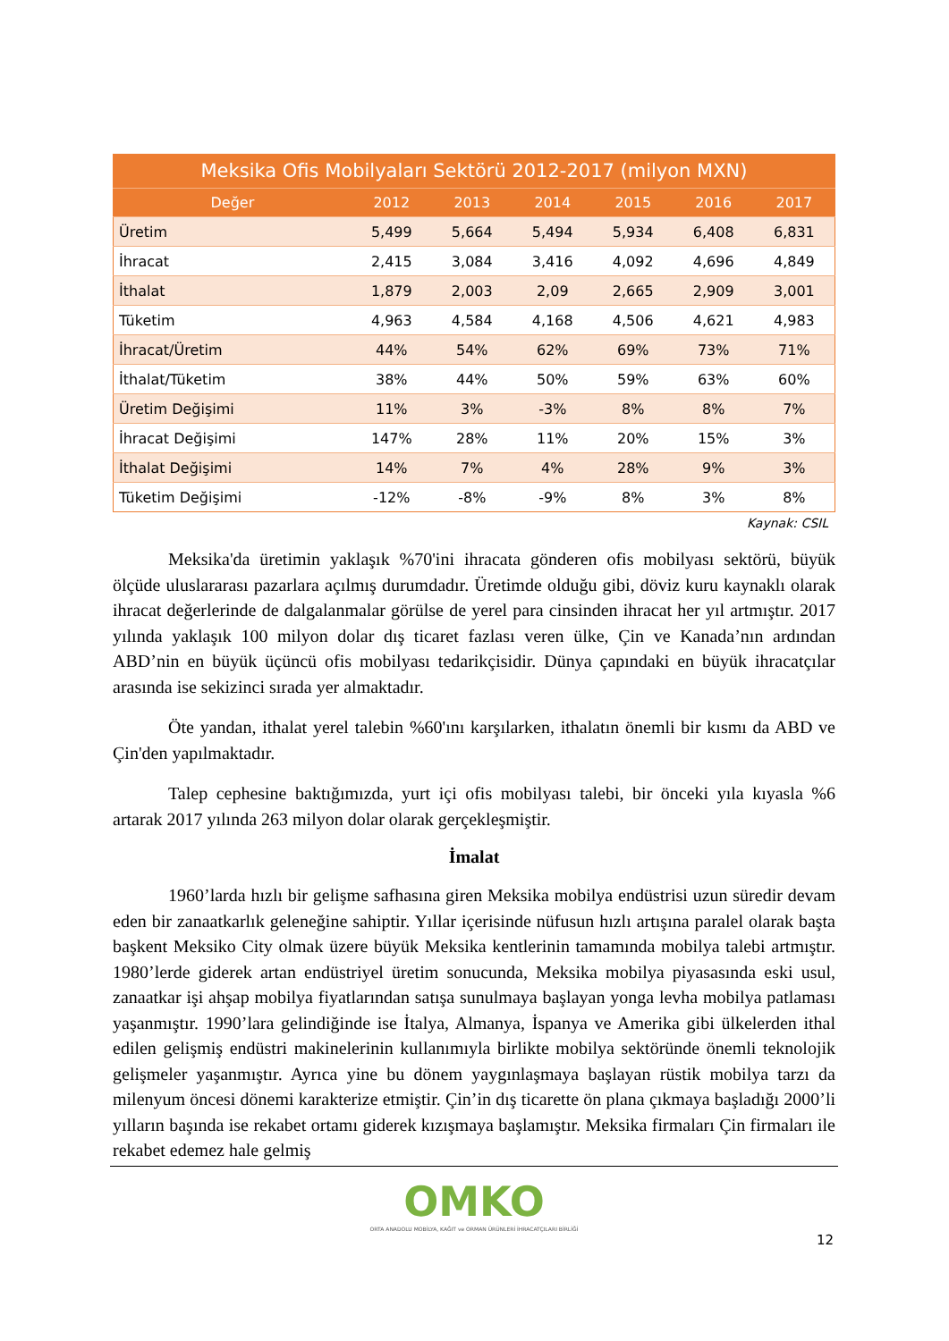Meksika Ofis Mobilyaları Sektörü 2012-2017 (milyon MXN)
| Değer | 2012 | 2013 | 2014 | 2015 | 2016 | 2017 |
| --- | --- | --- | --- | --- | --- | --- |
| Üretim | 5,499 | 5,664 | 5,494 | 5,934 | 6,408 | 6,831 |
| İhracat | 2,415 | 3,084 | 3,416 | 4,092 | 4,696 | 4,849 |
| İthalat | 1,879 | 2,003 | 2,09 | 2,665 | 2,909 | 3,001 |
| Tüketim | 4,963 | 4,584 | 4,168 | 4,506 | 4,621 | 4,983 |
| İhracat/Üretim | 44% | 54% | 62% | 69% | 73% | 71% |
| İthalat/Tüketim | 38% | 44% | 50% | 59% | 63% | 60% |
| Üretim Değişimi | 11% | 3% | -3% | 8% | 8% | 7% |
| İhracat Değişimi | 147% | 28% | 11% | 20% | 15% | 3% |
| İthalat Değişimi | 14% | 7% | 4% | 28% | 9% | 3% |
| Tüketim Değişimi | -12% | -8% | -9% | 8% | 3% | 8% |
Kaynak: CSIL
Meksika'da üretimin yaklaşık %70'ini ihracata gönderen ofis mobilyası sektörü, büyük ölçüde uluslararası pazarlara açılmış durumdadır. Üretimde olduğu gibi, döviz kuru kaynaklı olarak ihracat değerlerinde de dalgalanmalar görülse de yerel para cinsinden ihracat her yıl artmıştır. 2017 yılında yaklaşık 100 milyon dolar dış ticaret fazlası veren ülke, Çin ve Kanada’nın ardından ABD’nin en büyük üçüncü ofis mobilyası tedarikçisidir. Dünya çapındaki en büyük ihracatçılar arasında ise sekizinci sırada yer almaktadır.
Öte yandan, ithalat yerel talebin %60'ını karşılarken, ithalatın önemli bir kısmı da ABD ve Çin'den yapılmaktadır.
Talep cephesine baktığımızda, yurt içi ofis mobilyası talebi, bir önceki yıla kıyasla %6 artarak 2017 yılında 263 milyon dolar olarak gerçekleşmiştir.
İmalat
1960’larda hızlı bir gelişme safhasına giren Meksika mobilya endüstrisi uzun süredir devam eden bir zanaatkarlık geleneğine sahiptir. Yıllar içerisinde nüfusun hızlı artışına paralel olarak başta başkent Meksiko City olmak üzere büyük Meksika kentlerinin tamamında mobilya talebi artmıştır. 1980’lerde giderek artan endüstriyel üretim sonucunda, Meksika mobilya piyasasında eski usul, zanaatkar işi ahşap mobilya fiyatlarından satışa sunulmaya başlayan yonga levha mobilya patlaması yaşanmıştır. 1990’lara gelindiğinde ise İtalya, Almanya, İspanya ve Amerika gibi ülkelerden ithal edilen gelişmiş endüstri makinelerinin kullanımıyla birlikte mobilya sektöründe önemli teknolojik gelişmeler yaşanmıştır. Ayrıca yine bu dönem yaygınlaşmaya başlayan rüstik mobilya tarzı da milenyum öncesi dönemi karakterize etmiştir. Çin’in dış ticarette ön plana çıkmaya başladığı 2000’li yılların başında ise rekabet ortamı giderek kızışmaya başlamıştır. Meksika firmaları Çin firmaları ile rekabet edemez hale gelmiş
OMKO
ORTA ANADOLU MOBİLYA, KAĞIT ve ORMAN ÜRÜNLERİ İHRACATÇILARI BİRLİĞİ
12